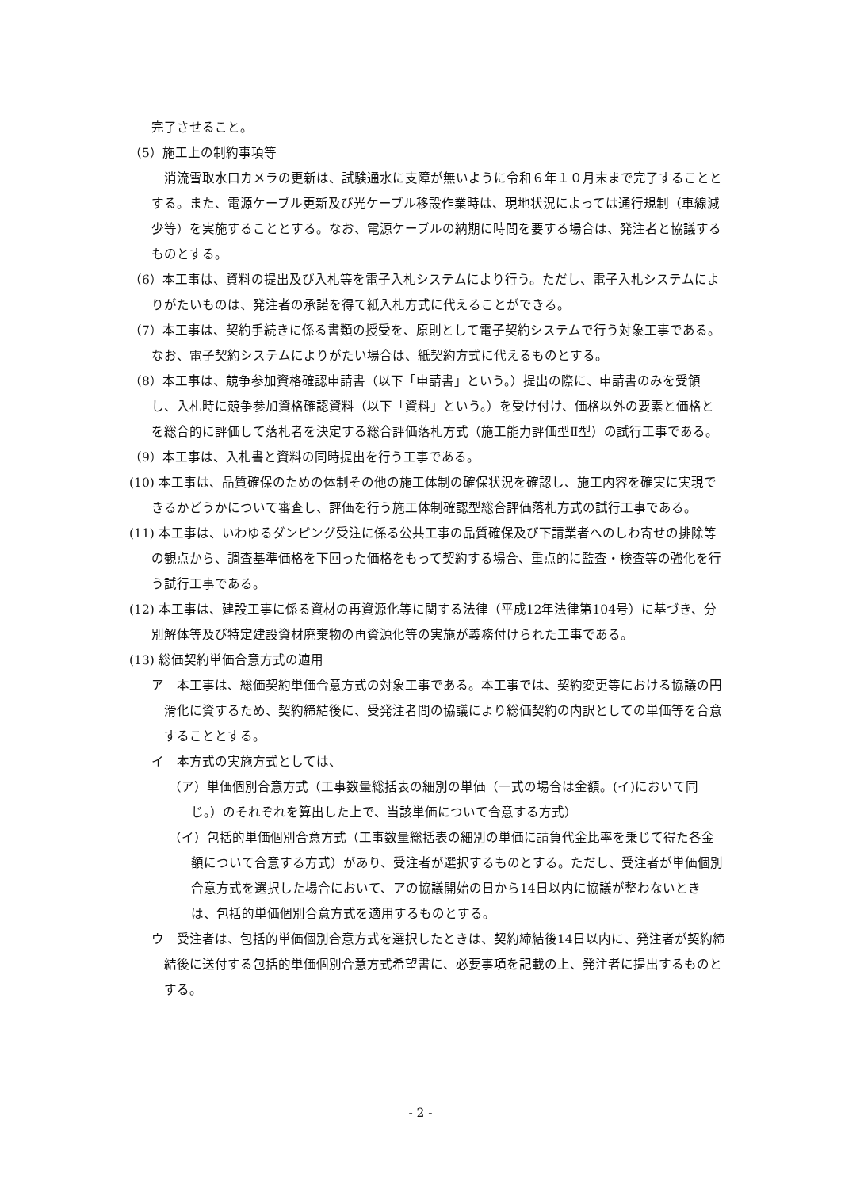完了させること。
（5）施工上の制約事項等
　消流雪取水口カメラの更新は、試験通水に支障が無いように令和６年１０月末まで完了することとする。また、電源ケーブル更新及び光ケーブル移設作業時は、現地状況によっては通行規制（車線減少等）を実施することとする。なお、電源ケーブルの納期に時間を要する場合は、発注者と協議するものとする。
（6）本工事は、資料の提出及び入札等を電子入札システムにより行う。ただし、電子入札システムによりがたいものは、発注者の承諾を得て紙入札方式に代えることができる。
（7）本工事は、契約手続きに係る書類の授受を、原則として電子契約システムで行う対象工事である。なお、電子契約システムによりがたい場合は、紙契約方式に代えるものとする。
（8）本工事は、競争参加資格確認申請書（以下「申請書」という。）提出の際に、申請書のみを受領し、入札時に競争参加資格確認資料（以下「資料」という。）を受け付け、価格以外の要素と価格とを総合的に評価して落札者を決定する総合評価落札方式（施工能力評価型Ⅱ型）の試行工事である。
（9）本工事は、入札書と資料の同時提出を行う工事である。
(10) 本工事は、品質確保のための体制その他の施工体制の確保状況を確認し、施工内容を確実に実現できるかどうかについて審査し、評価を行う施工体制確認型総合評価落札方式の試行工事である。
(11) 本工事は、いわゆるダンピング受注に係る公共工事の品質確保及び下請業者へのしわ寄せの排除等の観点から、調査基準価格を下回った価格をもって契約する場合、重点的に監査・検査等の強化を行う試行工事である。
(12) 本工事は、建設工事に係る資材の再資源化等に関する法律（平成12年法律第104号）に基づき、分別解体等及び特定建設資材廃棄物の再資源化等の実施が義務付けられた工事である。
(13) 総価契約単価合意方式の適用
ア　本工事は、総価契約単価合意方式の対象工事である。本工事では、契約変更等における協議の円滑化に資するため、契約締結後に、受発注者間の協議により総価契約の内訳としての単価等を合意することとする。
イ　本方式の実施方式としては、
（ア）単価個別合意方式（工事数量総括表の細別の単価（一式の場合は金額。(イ)において同じ。）のそれぞれを算出した上で、当該単価について合意する方式）
（イ）包括的単価個別合意方式（工事数量総括表の細別の単価に請負代金比率を乗じて得た各金額について合意する方式）があり、受注者が選択するものとする。ただし、受注者が単価個別合意方式を選択した場合において、アの協議開始の日から14日以内に協議が整わないときは、包括的単価個別合意方式を適用するものとする。
ウ　受注者は、包括的単価個別合意方式を選択したときは、契約締結後14日以内に、発注者が契約締結後に送付する包括的単価個別合意方式希望書に、必要事項を記載の上、発注者に提出するものとする。
- 2 -